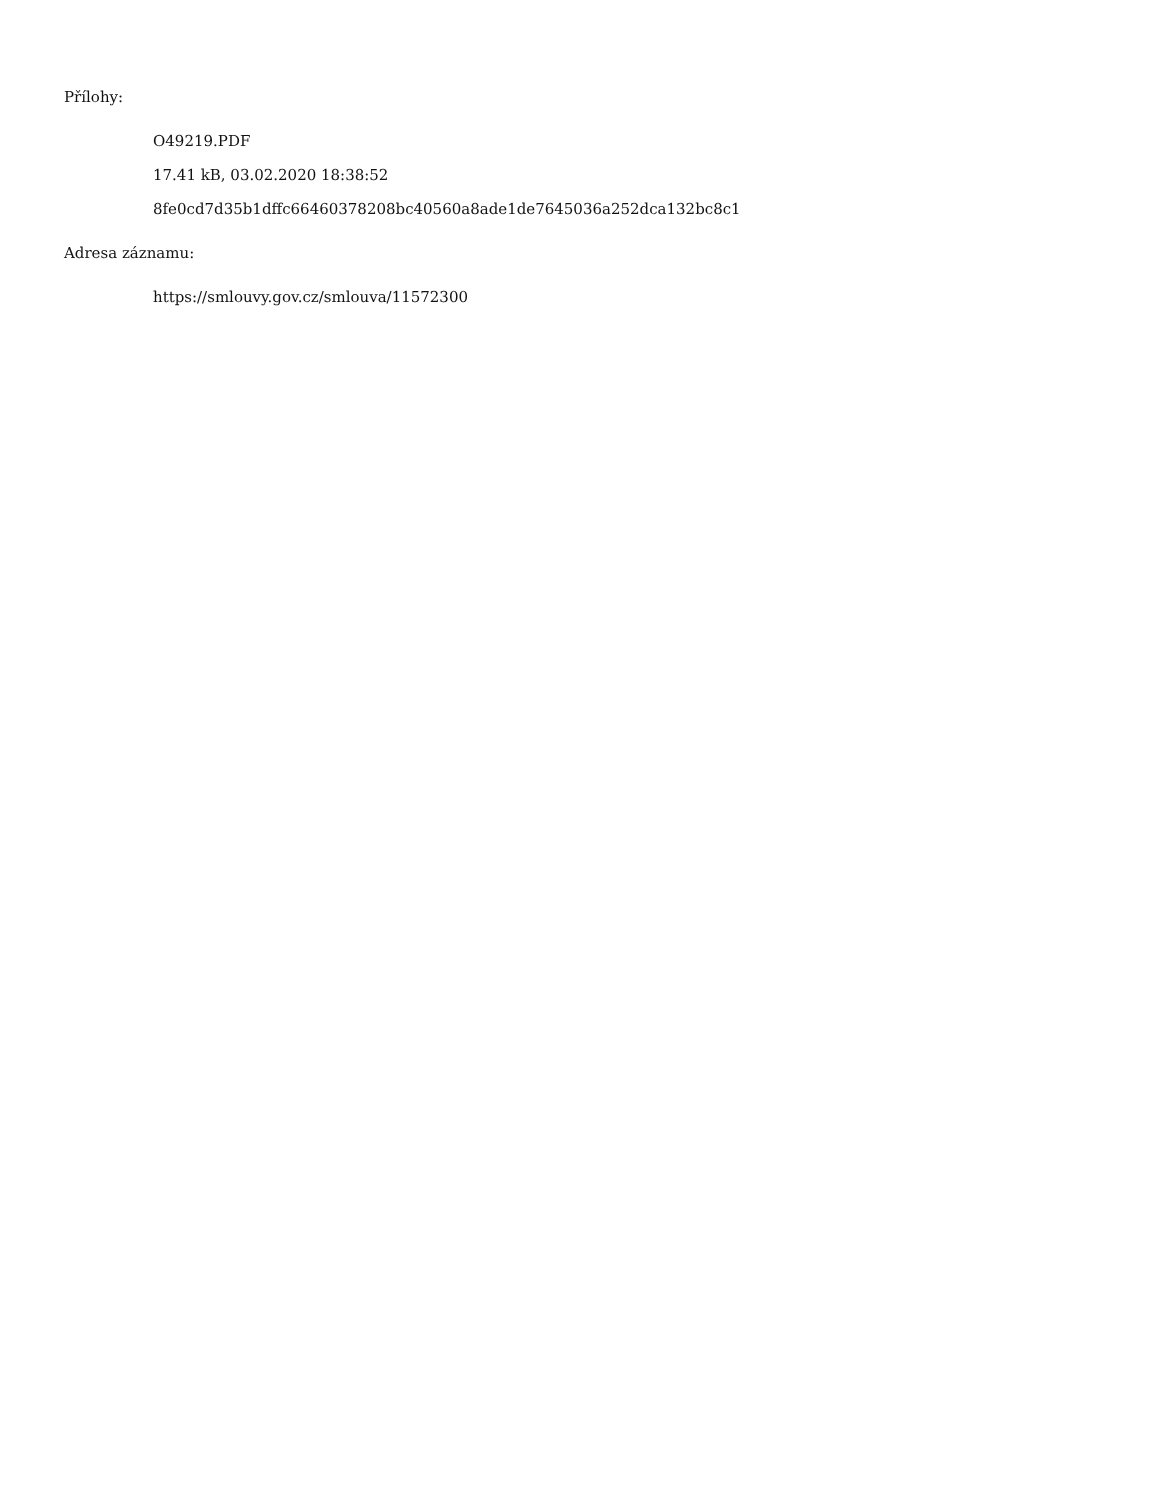Přílohy:
O49219.PDF
17.41 kB, 03.02.2020 18:38:52
8fe0cd7d35b1dffc66460378208bc40560a8ade1de7645036a252dca132bc8c1
Adresa záznamu:
https://smlouvy.gov.cz/smlouva/11572300